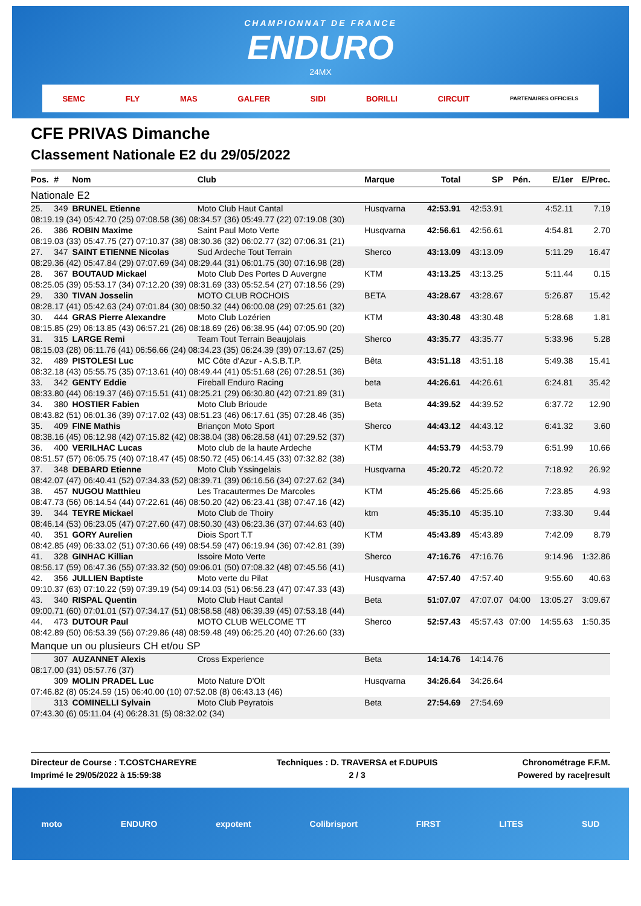CHAMPIONNAT DE FRANCE
ENDURO
24MX
SEMC FLY MAS GALFER SIDI BORILLI CIRCUIT PARTENAIRES OFFICIELS
CFE PRIVAS Dimanche
Classement Nationale E2 du 29/05/2022
| Pos. | # | Nom | Club | Marque | Total | SP | Pén. | E/1er | E/Prec. |
| --- | --- | --- | --- | --- | --- | --- | --- | --- | --- |
| Nationale E2 | | | | | | | | | |
| 25. | 349 | BRUNEL Etienne | Moto Club Haut Cantal | Husqvarna | 42:53.91 | 42:53.91 | | 4:52.11 | 7.19 |
| 08:19.19 (34) 05:42.70 (25) 07:08.58 (36) 08:34.57 (36) 05:49.77 (22) 07:19.08 (30) | | | | | | | | | |
| 26. | 386 | ROBIN Maxime | Saint Paul Moto Verte | Husqvarna | 42:56.61 | 42:56.61 | | 4:54.81 | 2.70 |
| 08:19.03 (33) 05:47.75 (27) 07:10.37 (38) 08:30.36 (32) 06:02.77 (32) 07:06.31 (21) | | | | | | | | | |
| 27. | 347 | SAINT ETIENNE Nicolas | Sud Ardeche Tout Terrain | Sherco | 43:13.09 | 43:13.09 | | 5:11.29 | 16.47 |
| 08:29.36 (42) 05:47.84 (29) 07:07.69 (34) 08:29.44 (31) 06:01.75 (30) 07:16.98 (28) | | | | | | | | | |
| 28. | 367 | BOUTAUD Mickael | Moto Club Des Portes D Auvergne | KTM | 43:13.25 | 43:13.25 | | 5:11.44 | 0.15 |
| 08:25.05 (39) 05:53.17 (34) 07:12.20 (39) 08:31.69 (33) 05:52.54 (27) 07:18.56 (29) | | | | | | | | | |
| 29. | 330 | TIVAN Josselin | MOTO CLUB ROCHOIS | BETA | 43:28.67 | 43:28.67 | | 5:26.87 | 15.42 |
| 08:28.17 (41) 05:42.63 (24) 07:01.84 (30) 08:50.32 (44) 06:00.08 (29) 07:25.61 (32) | | | | | | | | | |
| 30. | 444 | GRAS Pierre Alexandre | Moto Club Lozérien | KTM | 43:30.48 | 43:30.48 | | 5:28.68 | 1.81 |
| 08:15.85 (29) 06:13.85 (43) 06:57.21 (26) 08:18.69 (26) 06:38.95 (44) 07:05.90 (20) | | | | | | | | | |
| 31. | 315 | LARGE Remi | Team Tout Terrain Beaujolais | Sherco | 43:35.77 | 43:35.77 | | 5:33.96 | 5.28 |
| 08:15.03 (28) 06:11.76 (41) 06:56.66 (24) 08:34.23 (35) 06:24.39 (39) 07:13.67 (25) | | | | | | | | | |
| 32. | 489 | PISTOLESI Luc | MC Côte d'Azur - A.S.B.T.P. | Bêta | 43:51.18 | 43:51.18 | | 5:49.38 | 15.41 |
| 08:32.18 (43) 05:55.75 (35) 07:13.61 (40) 08:49.44 (41) 05:51.68 (26) 07:28.51 (36) | | | | | | | | | |
| 33. | 342 | GENTY Eddie | Fireball Enduro Racing | beta | 44:26.61 | 44:26.61 | | 6:24.81 | 35.42 |
| 08:33.80 (44) 06:19.37 (46) 07:15.51 (41) 08:25.21 (29) 06:30.80 (42) 07:21.89 (31) | | | | | | | | | |
| 34. | 380 | HOSTIER Fabien | Moto Club Brioude | Beta | 44:39.52 | 44:39.52 | | 6:37.72 | 12.90 |
| 08:43.82 (51) 06:01.36 (39) 07:17.02 (43) 08:51.23 (46) 06:17.61 (35) 07:28.46 (35) | | | | | | | | | |
| 35. | 409 | FINE Mathis | Briançon Moto Sport | Sherco | 44:43.12 | 44:43.12 | | 6:41.32 | 3.60 |
| 08:38.16 (45) 06:12.98 (42) 07:15.82 (42) 08:38.04 (38) 06:28.58 (41) 07:29.52 (37) | | | | | | | | | |
| 36. | 400 | VERILHAC Lucas | Moto club de la haute Ardeche | KTM | 44:53.79 | 44:53.79 | | 6:51.99 | 10.66 |
| 08:51.57 (57) 06:05.75 (40) 07:18.47 (45) 08:50.72 (45) 06:14.45 (33) 07:32.82 (38) | | | | | | | | | |
| 37. | 348 | DEBARD Etienne | Moto Club Yssingelais | Husqvarna | 45:20.72 | 45:20.72 | | 7:18.92 | 26.92 |
| 08:42.07 (47) 06:40.41 (52) 07:34.33 (52) 08:39.71 (39) 06:16.56 (34) 07:27.62 (34) | | | | | | | | | |
| 38. | 457 | NUGOU Matthieu | Les Tracautermes De Marcoles | KTM | 45:25.66 | 45:25.66 | | 7:23.85 | 4.93 |
| 08:47.73 (56) 06:14.54 (44) 07:22.61 (46) 08:50.20 (42) 06:23.41 (38) 07:47.16 (42) | | | | | | | | | |
| 39. | 344 | TEYRE Mickael | Moto Club de Thoiry | ktm | 45:35.10 | 45:35.10 | | 7:33.30 | 9.44 |
| 08:46.14 (53) 06:23.05 (47) 07:27.60 (47) 08:50.30 (43) 06:23.36 (37) 07:44.63 (40) | | | | | | | | | |
| 40. | 351 | GORY Aurelien | Diois Sport T.T | KTM | 45:43.89 | 45:43.89 | | 7:42.09 | 8.79 |
| 08:42.85 (49) 06:33.02 (51) 07:30.66 (49) 08:54.59 (47) 06:19.94 (36) 07:42.81 (39) | | | | | | | | | |
| 41. | 328 | GINHAC Killian | Issoire Moto Verte | Sherco | 47:16.76 | 47:16.76 | | 9:14.96 | 1:32.86 |
| 08:56.17 (59) 06:47.36 (55) 07:33.32 (50) 09:06.01 (50) 07:08.32 (48) 07:45.56 (41) | | | | | | | | | |
| 42. | 356 | JULLIEN Baptiste | Moto verte du Pilat | Husqvarna | 47:57.40 | 47:57.40 | | 9:55.60 | 40.63 |
| 09:10.37 (63) 07:10.22 (59) 07:39.19 (54) 09:14.03 (51) 06:56.23 (47) 07:47.33 (43) | | | | | | | | | |
| 43. | 340 | RISPAL Quentin | Moto Club Haut Cantal | Beta | 51:07.07 | 47:07.07 | 04:00 | 13:05.27 | 3:09.67 |
| 09:00.71 (60) 07:01.01 (57) 07:34.17 (51) 08:58.58 (48) 06:39.39 (45) 07:53.18 (44) | | | | | | | | | |
| 44. | 473 | DUTOUR Paul | MOTO CLUB WELCOME TT | Sherco | 52:57.43 | 45:57.43 | 07:00 | 14:55.63 | 1:50.35 |
| 08:42.89 (50) 06:53.39 (56) 07:29.86 (48) 08:59.48 (49) 06:25.20 (40) 07:26.60 (33) | | | | | | | | | |
| Manque un ou plusieurs CH et/ou SP | | | | | | | | | |
| | 307 | AUZANNET Alexis | Cross Experience | Beta | 14:14.76 | 14:14.76 | | | |
| 08:17.00 (31) 05:57.76 (37) | | | | | | | | | |
| | 309 | MOLIN PRADEL Luc | Moto Nature D'Olt | Husqvarna | 34:26.64 | 34:26.64 | | | |
| 07:46.82 (8) 05:24.59 (15) 06:40.00 (10) 07:52.08 (8) 06:43.13 (46) | | | | | | | | | |
| | 313 | COMINELLI Sylvain | Moto Club Peyratois | Beta | 27:54.69 | 27:54.69 | | | |
| 07:43.30 (6) 05:11.04 (4) 06:28.31 (5) 08:32.02 (34) | | | | | | | | | |
Directeur de Course : T.COSTCHAREYRE
Imprimé le 29/05/2022 à 15:59:38
Techniques : D. TRAVERSA et F.DUPUIS
2 / 3
Chronométrage F.F.M.
Powered by race|result
moto ENDURO expotent Colibrisport FIRST LITES SUD